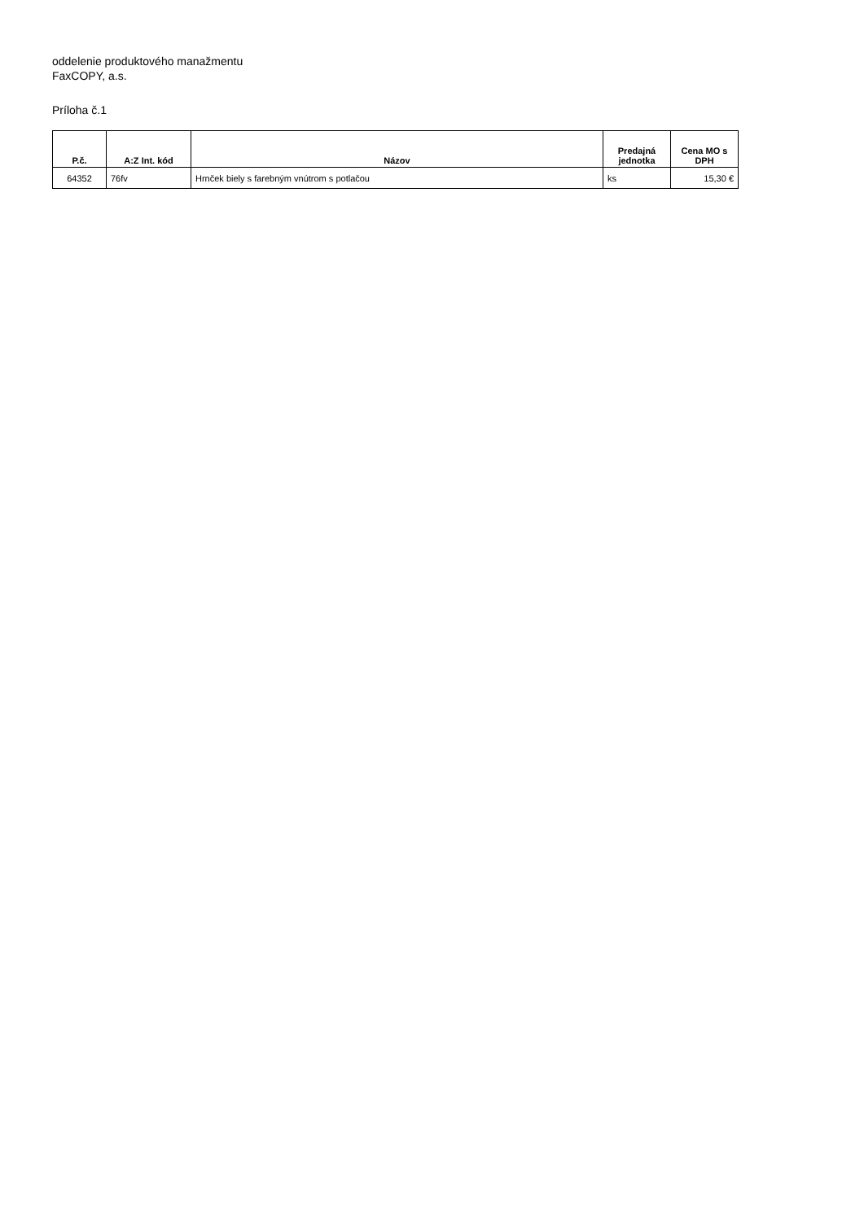oddelenie produktového manažmentu
FaxCOPY, a.s.
Príloha č.1
| P.č. | A:Z Int. kód | Názov | Predajná jednotka | Cena MO s DPH |
| --- | --- | --- | --- | --- |
| 64352 | 76fv | Hrnček biely s farebným vnútrom s potlačou | ks | 15,30 € |